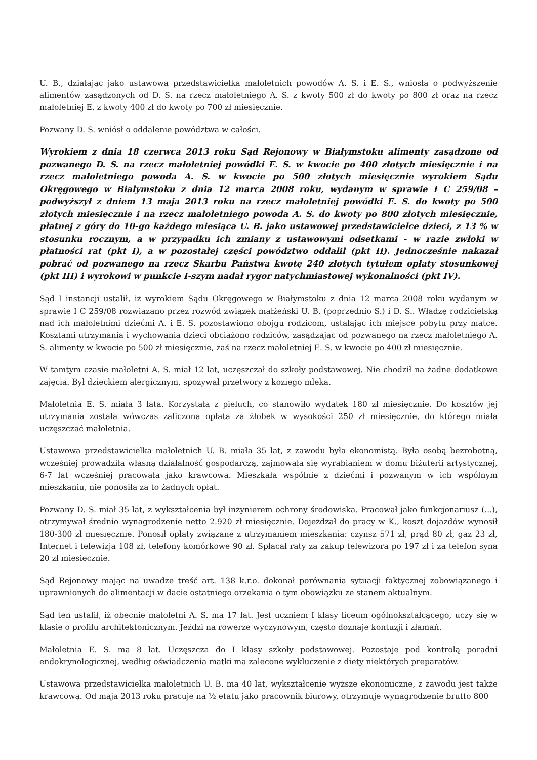U. B., działając jako ustawowa przedstawicielka małoletnich powodów A. S. i E. S., wniosła o podwyższenie alimentów zasądzonych od D. S. na rzecz małoletniego A. S. z kwoty 500 zł do kwoty po 800 zł oraz na rzecz małoletniej E. z kwoty 400 zł do kwoty po 700 zł miesięcznie.
Pozwany D. S. wniósł o oddalenie powództwa w całości.
Wyrokiem z dnia 18 czerwca 2013 roku Sąd Rejonowy w Białymstoku alimenty zasądzone od pozwanego D. S. na rzecz małoletniej powódki E. S. w kwocie po 400 złotych miesięcznie i na rzecz małoletniego powoda A. S. w kwocie po 500 złotych miesięcznie wyrokiem Sądu Okręgowego w Białymstoku z dnia 12 marca 2008 roku, wydanym w sprawie I C 259/08 – podwyższył z dniem 13 maja 2013 roku na rzecz małoletniej powódki E. S. do kwoty po 500 złotych miesięcznie i na rzecz małoletniego powoda A. S. do kwoty po 800 złotych miesięcznie, płatnej z góry do 10-go każdego miesiąca U. B. jako ustawowej przedstawicielce dzieci, z 13 % w stosunku rocznym, a w przypadku ich zmiany z ustawowymi odsetkami - w razie zwłoki w płatności rat (pkt I), a w pozostałej części powództwo oddalił (pkt II). Jednocześnie nakazał pobrać od pozwanego na rzecz Skarbu Państwa kwotę 240 złotych tytułem opłaty stosunkowej (pkt III) i wyrokowi w punkcie I-szym nadał rygor natychmiastowej wykonalności (pkt IV).
Sąd I instancji ustalił, iż wyrokiem Sądu Okręgowego w Białymstoku z dnia 12 marca 2008 roku wydanym w sprawie I C 259/08 rozwiązano przez rozwód związek małżeński U. B. (poprzednio S.) i D. S.. Władzę rodzicielską nad ich małoletnimi dziećmi A. i E. S. pozostawiono obojgu rodzicom, ustalając ich miejsce pobytu przy matce. Kosztami utrzymania i wychowania dzieci obciążono rodziców, zasądzając od pozwanego na rzecz małoletniego A. S. alimenty w kwocie po 500 zł miesięcznie, zaś na rzecz małoletniej E. S. w kwocie po 400 zł miesięcznie.
W tamtym czasie małoletni A. S. miał 12 lat, uczęszczał do szkoły podstawowej. Nie chodził na żadne dodatkowe zajęcia. Był dzieckiem alergicznym, spożywał przetwory z koziego mleka.
Małoletnia E. S. miała 3 lata. Korzystała z pieluch, co stanowiło wydatek 180 zł miesięcznie. Do kosztów jej utrzymania została wówczas zaliczona opłata za żłobek w wysokości 250 zł miesięcznie, do którego miała uczęszczać małoletnia.
Ustawowa przedstawicielka małoletnich U. B. miała 35 lat, z zawodu była ekonomistą. Była osobą bezrobotną, wcześniej prowadziła własną działalność gospodarczą, zajmowała się wyrabianiem w domu biżuterii artystycznej, 6-7 lat wcześniej pracowała jako krawcowa. Mieszkała wspólnie z dziećmi i pozwanym w ich wspólnym mieszkaniu, nie ponosiła za to żadnych opłat.
Pozwany D. S. miał 35 lat, z wykształcenia był inżynierem ochrony środowiska. Pracował jako funkcjonariusz (...), otrzymywał średnio wynagrodzenie netto 2.920 zł miesięcznie. Dojeżdżał do pracy w K., koszt dojazdów wynosił 180-300 zł miesięcznie. Ponosił opłaty związane z utrzymaniem mieszkania: czynsz 571 zł, prąd 80 zł, gaz 23 zł, Internet i telewizja 108 zł, telefony komórkowe 90 zł. Spłacał raty za zakup telewizora po 197 zł i za telefon syna 20 zł miesięcznie.
Sąd Rejonowy mając na uwadze treść art. 138 k.r.o. dokonał porównania sytuacji faktycznej zobowiązanego i uprawnionych do alimentacji w dacie ostatniego orzekania o tym obowiązku ze stanem aktualnym.
Sąd ten ustalił, iż obecnie małoletni A. S. ma 17 lat. Jest uczniem I klasy liceum ogólnokształcącego, uczy się w klasie o profilu architektonicznym. Jeździ na rowerze wyczynowym, często doznaje kontuzji i złamań.
Małoletnia E. S. ma 8 lat. Uczęszcza do I klasy szkoły podstawowej. Pozostaje pod kontrolą poradni endokrynologicznej, według oświadczenia matki ma zalecone wykluczenie z diety niektórych preparatów.
Ustawowa przedstawicielka małoletnich U. B. ma 40 lat, wykształcenie wyższe ekonomiczne, z zawodu jest także krawcową. Od maja 2013 roku pracuje na ½ etatu jako pracownik biurowy, otrzymuje wynagrodzenie brutto 800